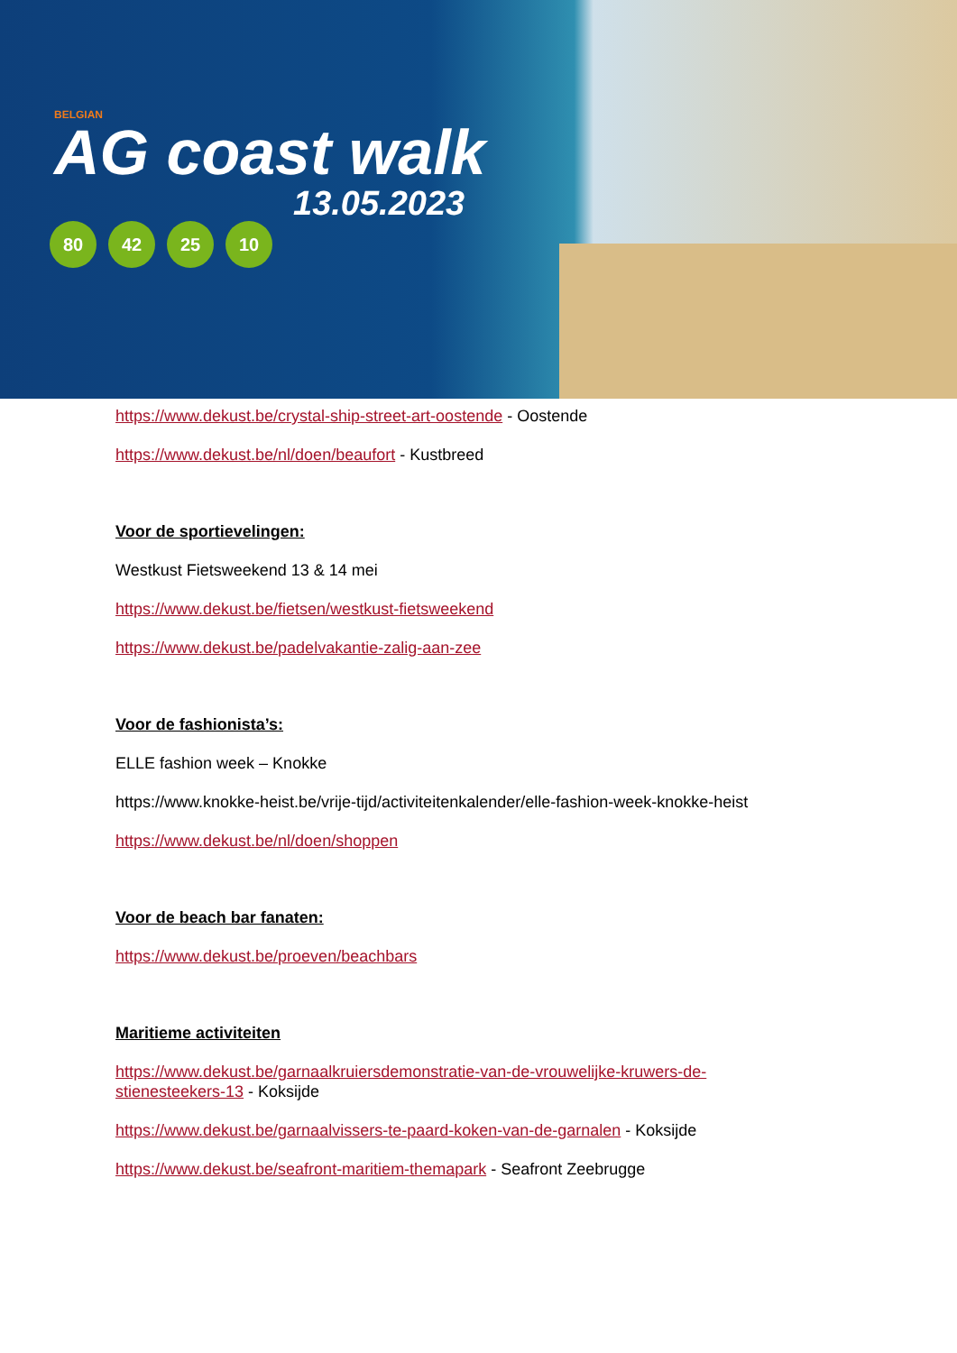BELGIAN
AG coast walk
13.05.2023
80 42 25 10
https://www.dekust.be/crystal-ship-street-art-oostende - Oostende
https://www.dekust.be/nl/doen/beaufort - Kustbreed
Voor de sportievelingen:
Westkust Fietsweekend 13 & 14 mei
https://www.dekust.be/fietsen/westkust-fietsweekend
https://www.dekust.be/padelvakantie-zalig-aan-zee
Voor de fashionista’s:
ELLE fashion week – Knokke
https://www.knokke-heist.be/vrije-tijd/activiteitenkalender/elle-fashion-week-knokke-heist
https://www.dekust.be/nl/doen/shoppen
Voor de beach bar fanaten:
https://www.dekust.be/proeven/beachbars
Maritieme activiteiten
https://www.dekust.be/garnaalkruiersdemonstratie-van-de-vrouwelijke-kruwers-de-stienesteekers-13 - Koksijde
https://www.dekust.be/garnaalvissers-te-paard-koken-van-de-garnalen - Koksijde
https://www.dekust.be/seafront-maritiem-themapark - Seafront Zeebrugge